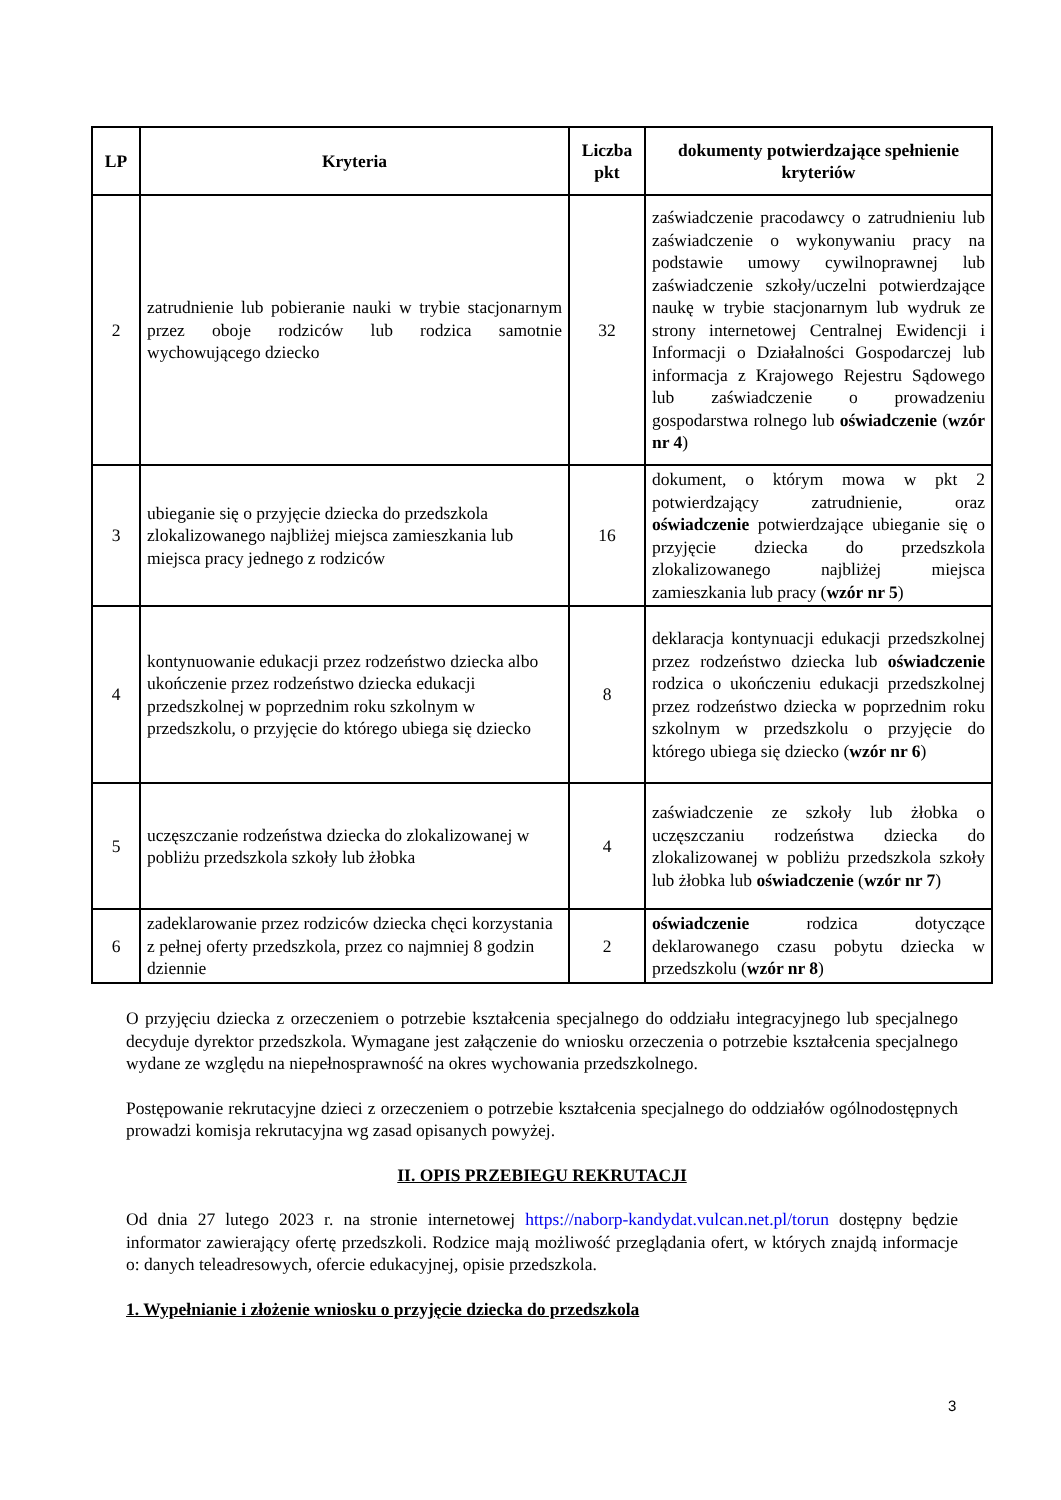| LP | Kryteria | Liczba pkt | dokumenty potwierdzające spełnienie kryteriów |
| --- | --- | --- | --- |
| 2 | zatrudnienie lub pobieranie nauki w trybie stacjonarnym przez oboje rodziców lub rodzica samotnie wychowującego dziecko | 32 | zaświadczenie pracodawcy o zatrudnieniu lub zaświadczenie o wykonywaniu pracy na podstawie umowy cywilnoprawnej lub zaświadczenie szkoły/uczelni potwierdzające naukę w trybie stacjonarnym lub wydruk ze strony internetowej Centralnej Ewidencji i Informacji o Działalności Gospodarczej lub informacja z Krajowego Rejestru Sądowego lub zaświadczenie o prowadzeniu gospodarstwa rolnego lub oświadczenie ( wzór nr 4 ) |
| 3 | ubieganie się o przyjęcie dziecka do przedszkola zlokalizowanego najbliżej miejsca zamieszkania lub miejsca pracy jednego z rodziców | 16 | dokument, o którym mowa w pkt 2 potwierdzający zatrudnienie, oraz oświadczenie potwierdzające ubieganie się o przyjęcie dziecka do przedszkola zlokalizowanego najbliżej miejsca zamieszkania lub pracy ( wzór nr 5 ) |
| 4 | kontynuowanie edukacji przez rodzeństwo dziecka albo ukończenie przez rodzeństwo dziecka edukacji przedszkolnej w poprzednim roku szkolnym w przedszkolu, o przyjęcie do którego ubiega się dziecko | 8 | deklaracja kontynuacji edukacji przedszkolnej przez rodzeństwo dziecka lub oświadczenie rodzica o ukończeniu edukacji przedszkolnej przez rodzeństwo dziecka w poprzednim roku szkolnym w przedszkolu o przyjęcie do którego ubiega się dziecko ( wzór nr 6 ) |
| 5 | uczęszczanie rodzeństwa dziecka do zlokalizowanej w pobliżu przedszkola szkoły lub żłobka | 4 | zaświadczenie ze szkoły lub żłobka o uczęszczaniu rodzeństwa dziecka do zlokalizowanej w pobliżu przedszkola szkoły lub żłobka lub oświadczenie ( wzór nr 7 ) |
| 6 | zadeklarowanie przez rodziców dziecka chęci korzystania z pełnej oferty przedszkola, przez co najmniej 8 godzin dziennie | 2 | oświadczenie rodzica dotyczące deklarowanego czasu pobytu dziecka w przedszkolu ( wzór nr 8 ) |
O przyjęciu dziecka z orzeczeniem o potrzebie kształcenia specjalnego do oddziału integracyjnego lub specjalnego decyduje dyrektor przedszkola. Wymagane jest załączenie do wniosku orzeczenia o potrzebie kształcenia specjalnego wydane ze względu na niepełnosprawność na okres wychowania przedszkolnego.
Postępowanie rekrutacyjne dzieci z orzeczeniem o potrzebie kształcenia specjalnego do oddziałów ogólnodostępnych prowadzi komisja rekrutacyjna wg zasad opisanych powyżej.
II. OPIS PRZEBIEGU REKRUTACJI
Od dnia 27 lutego 2023 r. na stronie internetowej https://naborp-kandydat.vulcan.net.pl/torun dostępny będzie informator zawierający ofertę przedszkoli. Rodzice mają możliwość przeglądania ofert, w których znajdą informacje o: danych teleadresowych, ofercie edukacyjnej, opisie przedszkola.
1. Wypełnianie i złożenie wniosku o przyjęcie dziecka do przedszkola
3